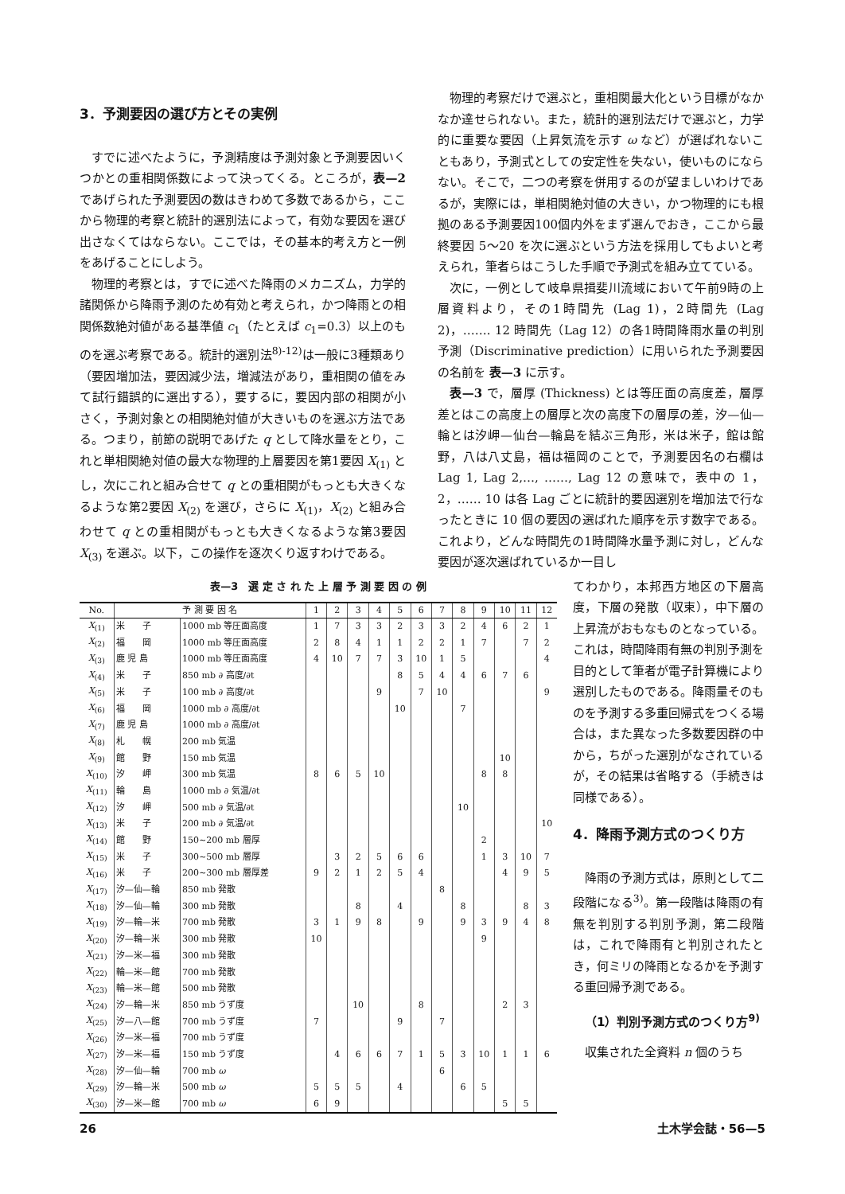3．予測要因の選び方とその実例
すでに述べたように，予測精度は予測対象と予測要因いくつかとの重相関係数によって決ってくる。ところが，表—2 であげられた予測要因の数はきわめて多数であるから，ここから物理的考察と統計的選別法によって，有効な要因を選び出さなくてはならない。ここでは，その基本的考え方と一例をあげることにしよう。
物理的考察とは，すでに述べた降雨のメカニズム，力学的諸関係から降雨予測のため有効と考えられ，かつ降雨との相関係数絶対値がある基準値 c<sub>1</sub>（たとえば c<sub>1</sub>=0.3）以上のものを選ぶ考察である。統計的選別法<sup>8)-12)</sup>は一般に3種類あり（要因増加法，要因減少法，増減法があり，重相関の値をみて試行錯誤的に選出する），要するに，要因内部の相関が小さく，予測対象との相関絶対値が大きいものを選ぶ方法である。つまり，前節の説明であげた q として降水量をとり，これと単相関絶対値の最大な物理的上層要因を第1要因 X<sub>(1)</sub> とし，次にこれと組み合せて q との重相関がもっとも大きくなるような第2要因 X<sub>(2)</sub> を選び，さらに X<sub>(1)</sub>，X<sub>(2)</sub> と組み合わせて q との重相関がもっとも大きくなるような第3要因 X<sub>(3)</sub> を選ぶ。以下，この操作を逐次くり返すわけである。
物理的考察だけで選ぶと，重相関最大化という目標がなかなか達せられない。また，統計的選別法だけで選ぶと，力学的に重要な要因（上昇気流を示す ω など）が選ばれないこともあり，予測式としての安定性を失ない，使いものにならない。そこで，二つの考察を併用するのが望ましいわけであるが，実際には，単相関絶対値の大きい，かつ物理的にも根拠のある予測要因100個内外をまず選んでおき，ここから最終要因 5～20 を次に選ぶという方法を採用してもよいと考えられ，筆者らはこうした手順で予測式を組み立てている。
次に，一例として岐阜県揖斐川流域において午前9時の上層資料より，その1時間先 (Lag 1)，2時間先 (Lag 2)，……. 12 時間先（Lag 12）の各1時間降雨水量の判別予測（Discriminative prediction）に用いられた予測要因の名前を 表—3 に示す。
表—3 で，層厚 (Thickness) とは等圧面の高度差，層厚差とはこの高度上の層厚と次の高度下の層厚の差，汐—仙—輪とは汐岬—仙台—輪島を結ぶ三角形，米は米子，館は館野，八は八丈島，福は福岡のことで，予測要因名の右欄は Lag 1, Lag 2,…, ……, Lag 12 の意味で，表中の 1，2，…… 10 は各 Lag ごとに統計的要因選別を増加法で行なったときに 10 個の要因の選ばれた順序を示す数字である。これより，どんな時間先の1時間降水量予測に対し，どんな要因が逐次選ばれているか一目し
表—3　選 定 さ れ た 上 層 予 測 要 因 の 例
| No. | 予 測 要 因 名 | | 1 | 2 | 3 | 4 | 5 | 6 | 7 | 8 | 9 | 10 | 11 | 12 |
| --- | --- | --- | --- | --- | --- | --- | --- | --- | --- | --- | --- | --- | --- | --- |
| X<sub>(1)</sub> | 米 子 | 1000 mb 等圧面高度 | 1 | 7 | 3 | 3 | 2 | 3 | 3 | 2 | 4 | 6 | 2 | 1 |
| X<sub>(2)</sub> | 福 岡 | 1000 mb 等圧面高度 | 2 | 8 | 4 | 1 | 1 | 2 | 2 | 1 | 7 | | 7 | 2 |
| X<sub>(3)</sub> | 鹿 児 島 | 1000 mb 等圧面高度 | 4 | 10 | 7 | 7 | 3 | 10 | 1 | 5 | | | | 4 |
| X<sub>(4)</sub> | 米 子 | 850 mb ∂ 高度/∂t | | | | | 8 | 5 | 4 | 4 | 6 | 7 | 6 | |
| X<sub>(5)</sub> | 米 子 | 100 mb ∂ 高度/∂t | | | | 9 | | 7 | 10 | | | | | 9 |
| X<sub>(6)</sub> | 福 岡 | 1000 mb ∂ 高度/∂t | | | | | 10 | | | 7 | | | | |
| X<sub>(7)</sub> | 鹿 児 島 | 1000 mb ∂ 高度/∂t | | | | | | | | | | | | |
| X<sub>(8)</sub> | 札 幌 | 200 mb 気温 | | | | | | | | | | | | |
| X<sub>(9)</sub> | 館 野 | 150 mb 気温 | | | | | | | | | | 10 | | |
| X<sub>(10)</sub> | 汐 岬 | 300 mb 気温 | 8 | 6 | 5 | 10 | | | | | 8 | 8 | | |
| X<sub>(11)</sub> | 輪 島 | 1000 mb ∂ 気温/∂t | | | | | | | | | | | | |
| X<sub>(12)</sub> | 汐 岬 | 500 mb ∂ 気温/∂t | | | | | | | | 10 | | | | |
| X<sub>(13)</sub> | 米 子 | 200 mb ∂ 気温/∂t | | | | | | | | | | | | 10 |
| X<sub>(14)</sub> | 館 野 | 150~200 mb 層厚 | | | | | | | | | 2 | | | |
| X<sub>(15)</sub> | 米 子 | 300~500 mb 層厚 | | 3 | 2 | 5 | 6 | 6 | | | 1 | 3 | 10 | 7 |
| X<sub>(16)</sub> | 米 子 | 200~300 mb 層厚差 | 9 | 2 | 1 | 2 | 5 | 4 | | | | 4 | 9 | 5 |
| X<sub>(17)</sub> | 汐—仙—輪 | 850 mb 発散 | | | | | | | 8 | | | | | |
| X<sub>(18)</sub> | 汐—仙—輪 | 300 mb 発散 | | | 8 | | 4 | | | 8 | | | 8 | 3 |
| X<sub>(19)</sub> | 汐—輪—米 | 700 mb 発散 | 3 | 1 | 9 | 8 | | 9 | | 9 | 3 | 9 | 4 | 8 |
| X<sub>(20)</sub> | 汐—輪—米 | 300 mb 発散 | 10 | | | | | | | | 9 | | | |
| X<sub>(21)</sub> | 汐—米—福 | 300 mb 発散 | | | | | | | | | | | | |
| X<sub>(22)</sub> | 輪—米—館 | 700 mb 発散 | | | | | | | | | | | | |
| X<sub>(23)</sub> | 輪—米—館 | 500 mb 発散 | | | | | | | | | | | | |
| X<sub>(24)</sub> | 汐—輪—米 | 850 mb うず度 | | | 10 | | | 8 | | | | 2 | 3 | |
| X<sub>(25)</sub> | 汐—八—館 | 700 mb うず度 | 7 | | | | 9 | | 7 | | | | | |
| X<sub>(26)</sub> | 汐—米—福 | 700 mb うず度 | | | | | | | | | | | | |
| X<sub>(27)</sub> | 汐—米—福 | 150 mb うず度 | | 4 | 6 | 6 | 7 | 1 | 5 | 3 | 10 | 1 | 1 | 6 |
| X<sub>(28)</sub> | 汐—仙—輪 | 700 mb ω | | | | | | | 6 | | | | | |
| X<sub>(29)</sub> | 汐—輪—米 | 500 mb ω | 5 | 5 | 5 | | 4 | | | 6 | 5 | | | |
| X<sub>(30)</sub> | 汐—米—館 | 700 mb ω | 6 | 9 | | | | | | | | 5 | 5 | |
てわかり，本邦西方地区の下層高度，下層の発散（収束），中下層の上昇流がおもなものとなっている。これは，時間降雨有無の判別予測を目的として筆者が電子計算機により選別したものである。降雨量そのものを予測する多重回帰式をつくる場合は，また異なった多数要因群の中から，ちがった選別がなされているが，その結果は省略する（手続きは同様である）。
4．降雨予測方式のつくり方
降雨の予測方式は，原則として二段階になる<sup>3)</sup>。第一段階は降雨の有無を判別する判別予測，第二段階は，これで降雨有と判別されたとき，何ミリの降雨となるかを予測する重回帰予測である。
（1）判別予測方式のつくり方<sup>9)</sup>
収集された全資料 n 個のうち
26 土木学会誌・56—5